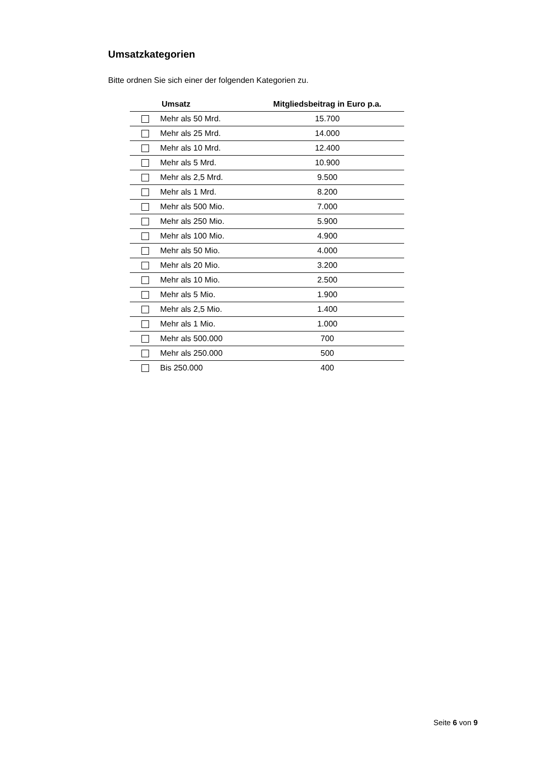Umsatzkategorien
Bitte ordnen Sie sich einer der folgenden Kategorien zu.
| | Umsatz | Mitgliedsbeitrag in Euro p.a. |
| --- | --- | --- |
| | Mehr als 50 Mrd. | 15.700 |
| | Mehr als 25 Mrd. | 14.000 |
| | Mehr als 10 Mrd. | 12.400 |
| | Mehr als 5 Mrd. | 10.900 |
| | Mehr als 2,5 Mrd. | 9.500 |
| | Mehr als 1 Mrd. | 8.200 |
| | Mehr als 500 Mio. | 7.000 |
| | Mehr als 250 Mio. | 5.900 |
| | Mehr als 100 Mio. | 4.900 |
| | Mehr als 50 Mio. | 4.000 |
| | Mehr als 20 Mio. | 3.200 |
| | Mehr als 10 Mio. | 2.500 |
| | Mehr als 5 Mio. | 1.900 |
| | Mehr als 2,5 Mio. | 1.400 |
| | Mehr als 1 Mio. | 1.000 |
| | Mehr als 500.000 | 700 |
| | Mehr als 250.000 | 500 |
| | Bis 250.000 | 400 |
Seite 6 von 9